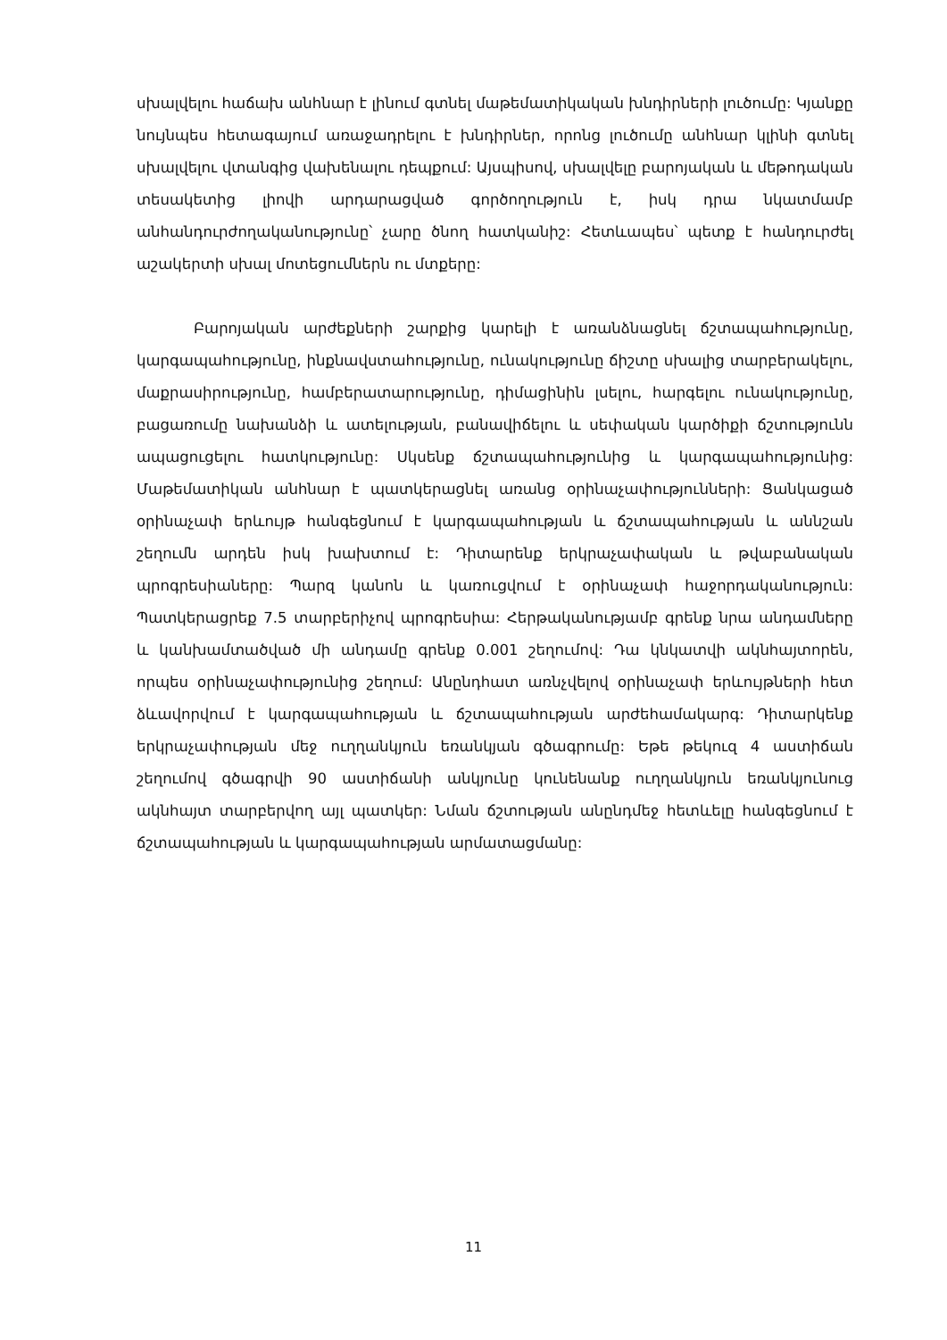սխալվելու հաճախ անհնար է լինում գտնել մաթեմատիկական խնդիրների լուծումը: Կյանքը նույնպես հետագայում առաջադրելու է խնդիրներ, որոնց լուծումը անհնար կլինի գտնել սխալվելու վտանգից վախենալու դեպքում: Այսպիսով, սխալվելը բարոյական և մեթոդական տեսակետից լիովի արդարացված գործողություն է, իսկ դրա նկատմամբ անհանդուրժողականությունը՝ չարը ծնող հատկանիշ: Հետևապես՝ պետք է հանդուրժել աշակերտի սխալ մոտեցումներն ու մտքերը:
Բարոյական արժեքների շարքից կարելի է առանձնացնել ճշտապահությունը, կարգապահությունը, ինքնավստահությունը, ունակությունը ճիշտը սխալից տարբերակելու, մաքրասիրությունը, համբերատարությունը, դիմացինին լսելու, հարգելու ունակությունը, բացառումը նախանձի և ատելության, բանավիճելու և սեփական կարծիքի ճշտությունն ապացուցելու հատկությունը: Սկսենք ճշտապահությունից և կարգապահությունից: Մաթեմատիկան անհնար է պատկերացնել առանց օրինաչափությունների: Ցանկացած օրինաչափ երևույթ հանգեցնում է կարգապահության և ճշտապահության և աննշան շեղումն արդեն իսկ խախտում է: Դիտարենք երկրաչափական և թվաբանական պրոգրեսիաները: Պարզ կանոն և կառուցվում է օրինաչափ հաջորդականություն: Պատկերացրեք 7.5 տարբերիչով պրոգրեսիա: Հերթականությամբ գրենք նրա անդամները և կանխամտածված մի անդամը գրենք 0.001 շեղումով: Դա կնկատվի ակնհայտորեն, որպես օրինաչափությունից շեղում: Անընդհատ առնչվելով օրինաչափ երևույթների հետ ձևավորվում է կարգապահության և ճշտապահության արժեհամակարգ: Դիտարկենք երկրաչափության մեջ ուղղանկյուն եռանկյան գծագրումը: Եթե թեկուզ 4 աստիճան շեղումով գծագրվի 90 աստիճանի անկյունը կունենանք ուղղանկյուն եռանկյունուց ակնհայտ տարբերվող այլ պատկեր: Նման ճշտության անընդմեջ հետևելը հանգեցնում է ճշտապահության և կարգապահության արմատացմանը:
11